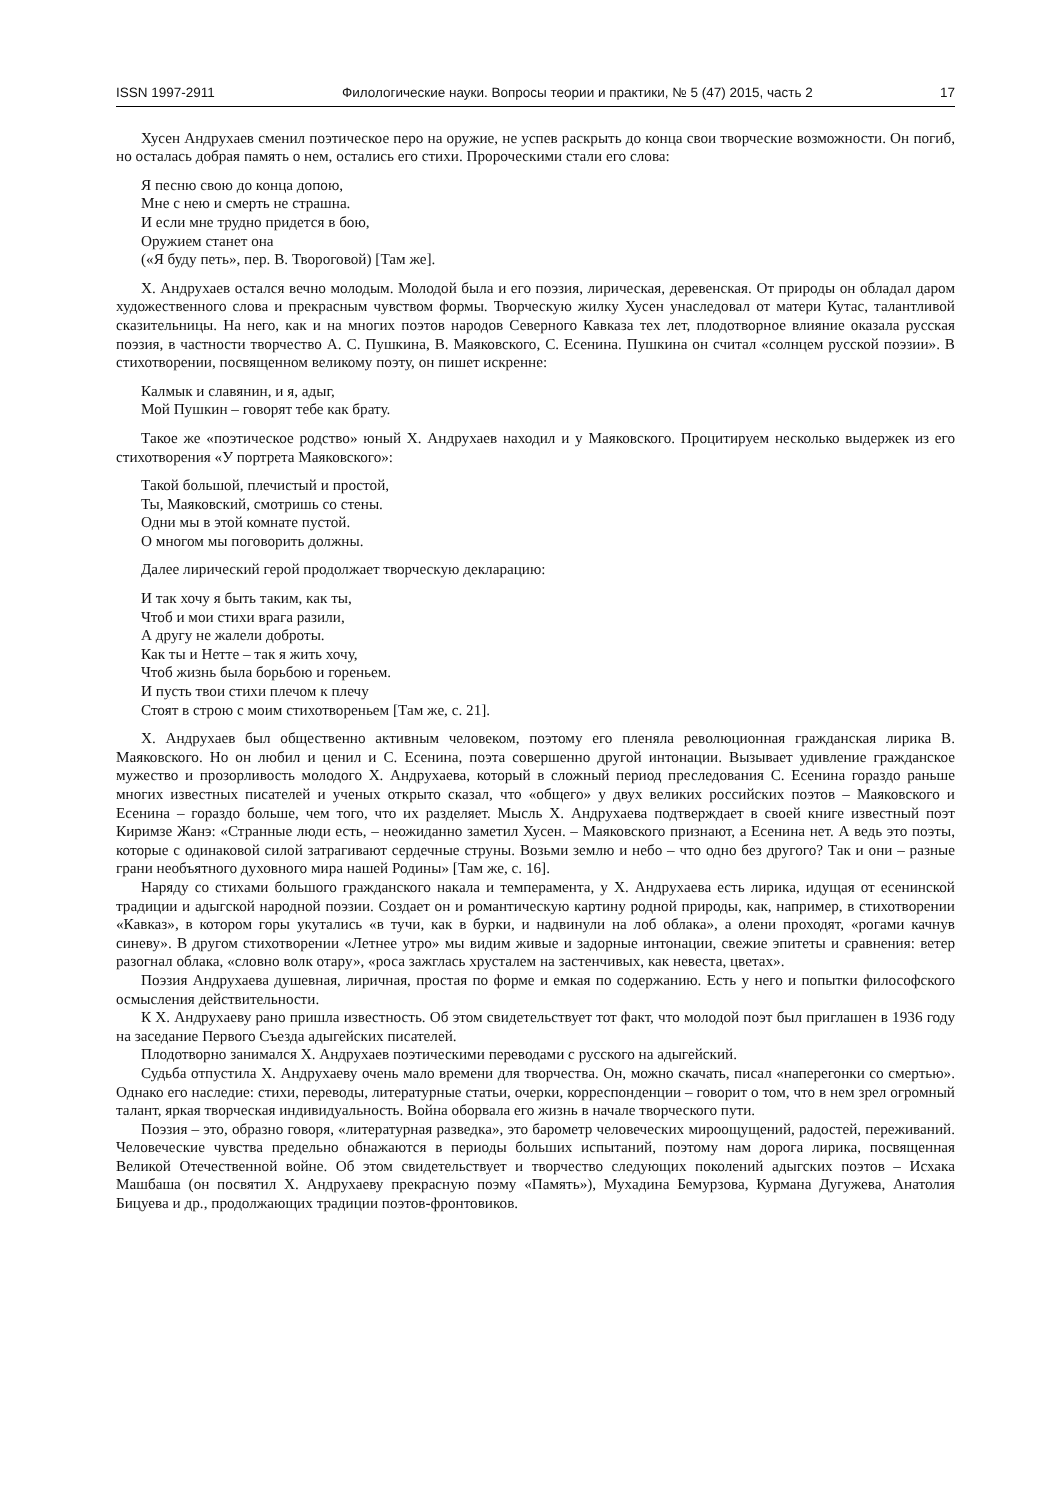ISSN 1997-2911 Филологические науки. Вопросы теории и практики, № 5 (47) 2015, часть 2 17
Хусен Андрухаев сменил поэтическое перо на оружие, не успев раскрыть до конца свои творческие возможности. Он погиб, но осталась добрая память о нем, остались его стихи. Пророческими стали его слова:
Я песню свою до конца допою,
Мне с нею и смерть не страшна.
И если мне трудно придется в бою,
Оружием станет она
(«Я буду петь», пер. В. Твороговой) [Там же].
Х. Андрухаев остался вечно молодым. Молодой была и его поэзия, лирическая, деревенская. От природы он обладал даром художественного слова и прекрасным чувством формы. Творческую жилку Хусен унаследовал от матери Кутас, талантливой сказительницы. На него, как и на многих поэтов народов Северного Кавказа тех лет, плодотворное влияние оказала русская поэзия, в частности творчество А. С. Пушкина, В. Маяковского, С. Есенина. Пушкина он считал «солнцем русской поэзии». В стихотворении, посвященном великому поэту, он пишет искренне:
Калмык и славянин, и я, адыг,
Мой Пушкин – говорят тебе как брату.
Такое же «поэтическое родство» юный Х. Андрухаев находил и у Маяковского. Процитируем несколько выдержек из его стихотворения «У портрета Маяковского»:
Такой большой, плечистый и простой,
Ты, Маяковский, смотришь со стены.
Одни мы в этой комнате пустой.
О многом мы поговорить должны.
Далее лирический герой продолжает творческую декларацию:
И так хочу я быть таким, как ты,
Чтоб и мои стихи врага разили,
А другу не жалели доброты.
Как ты и Нетте – так я жить хочу,
Чтоб жизнь была борьбою и гореньем.
И пусть твои стихи плечом к плечу
Стоят в строю с моим стихотвореньем [Там же, с. 21].
Х. Андрухаев был общественно активным человеком, поэтому его пленяла революционная гражданская лирика В. Маяковского. Но он любил и ценил и С. Есенина, поэта совершенно другой интонации. Вызывает удивление гражданское мужество и прозорливость молодого Х. Андрухаева, который в сложный период преследования С. Есенина гораздо раньше многих известных писателей и ученых открыто сказал, что «общего» у двух великих российских поэтов – Маяковского и Есенина – гораздо больше, чем того, что их разделяет. Мысль Х. Андрухаева подтверждает в своей книге известный поэт Киримзе Жанэ: «Странные люди есть, – неожиданно заметил Хусен. – Маяковского признают, а Есенина нет. А ведь это поэты, которые с одинаковой силой затрагивают сердечные струны. Возьми землю и небо – что одно без другого? Так и они – разные грани необъятного духовного мира нашей Родины» [Там же, с. 16].
Наряду со стихами большого гражданского накала и темперамента, у Х. Андрухаева есть лирика, идущая от есенинской традиции и адыгской народной поэзии. Создает он и романтическую картину родной природы, как, например, в стихотворении «Кавказ», в котором горы укутались «в тучи, как в бурки, и надвинули на лоб облака», а олени проходят, «рогами качнув синеву». В другом стихотворении «Летнее утро» мы видим живые и задорные интонации, свежие эпитеты и сравнения: ветер разогнал облака, «словно волк отару», «роса зажглась хрусталем на застенчивых, как невеста, цветах».
Поэзия Андрухаева душевная, лиричная, простая по форме и емкая по содержанию. Есть у него и попытки философского осмысления действительности.
К Х. Андрухаеву рано пришла известность. Об этом свидетельствует тот факт, что молодой поэт был приглашен в 1936 году на заседание Первого Съезда адыгейских писателей.
Плодотворно занимался Х. Андрухаев поэтическими переводами с русского на адыгейский.
Судьба отпустила Х. Андрухаеву очень мало времени для творчества. Он, можно скачать, писал «наперегонки со смертью». Однако его наследие: стихи, переводы, литературные статьи, очерки, корреспонденции – говорит о том, что в нем зрел огромный талант, яркая творческая индивидуальность. Война оборвала его жизнь в начале творческого пути.
Поэзия – это, образно говоря, «литературная разведка», это барометр человеческих мироощущений, радостей, переживаний. Человеческие чувства предельно обнажаются в периоды больших испытаний, поэтому нам дорога лирика, посвященная Великой Отечественной войне. Об этом свидетельствует и творчество следующих поколений адыгских поэтов – Исхака Машбаша (он посвятил Х. Андрухаеву прекрасную поэму «Память»), Мухадина Бемурзова, Курмана Дугужева, Анатолия Бицуева и др., продолжающих традиции поэтов-фронтовиков.